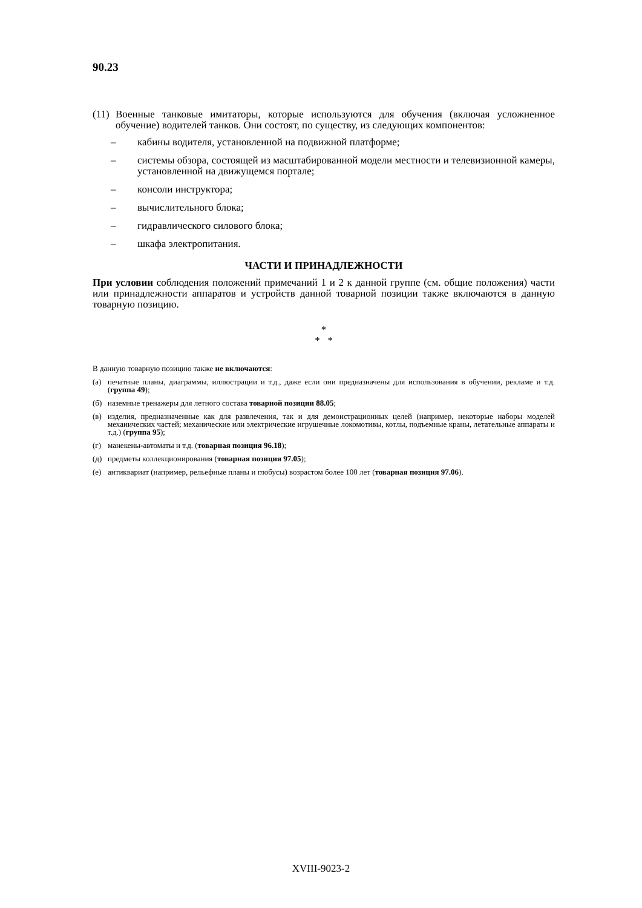90.23
(11) Военные танковые имитаторы, которые используются для обучения (включая усложненное обучение) водителей танков. Они состоят, по существу, из следующих компонентов:
– кабины водителя, установленной на подвижной платформе;
– системы обзора, состоящей из масштабированной модели местности и телевизионной камеры, установленной на движущемся портале;
– консоли инструктора;
– вычислительного блока;
– гидравлического силового блока;
– шкафа электропитания.
ЧАСТИ И ПРИНАДЛЕЖНОСТИ
При условии соблюдения положений примечаний 1 и 2 к данной группе (см. общие положения) части или принадлежности аппаратов и устройств данной товарной позиции также включаются в данную товарную позицию.
*
* *
В данную товарную позицию также не включаются:
(а) печатные планы, диаграммы, иллюстрации и т.д., даже если они предназначены для использования в обучении, рекламе и т.д. (группа 49);
(б) наземные тренажеры для летного состава товарной позиции 88.05;
(в) изделия, предназначенные как для развлечения, так и для демонстрационных целей (например, некоторые наборы моделей механических частей; механические или электрические игрушечные локомотивы, котлы, подъемные краны, летательные аппараты и т.д.) (группа 95);
(г) манекены-автоматы и т.д. (товарная позиция 96.18);
(д) предметы коллекционирования (товарная позиция 97.05);
(е) антиквариат (например, рельефные планы и глобусы) возрастом более 100 лет (товарная позиция 97.06).
XVIII-9023-2